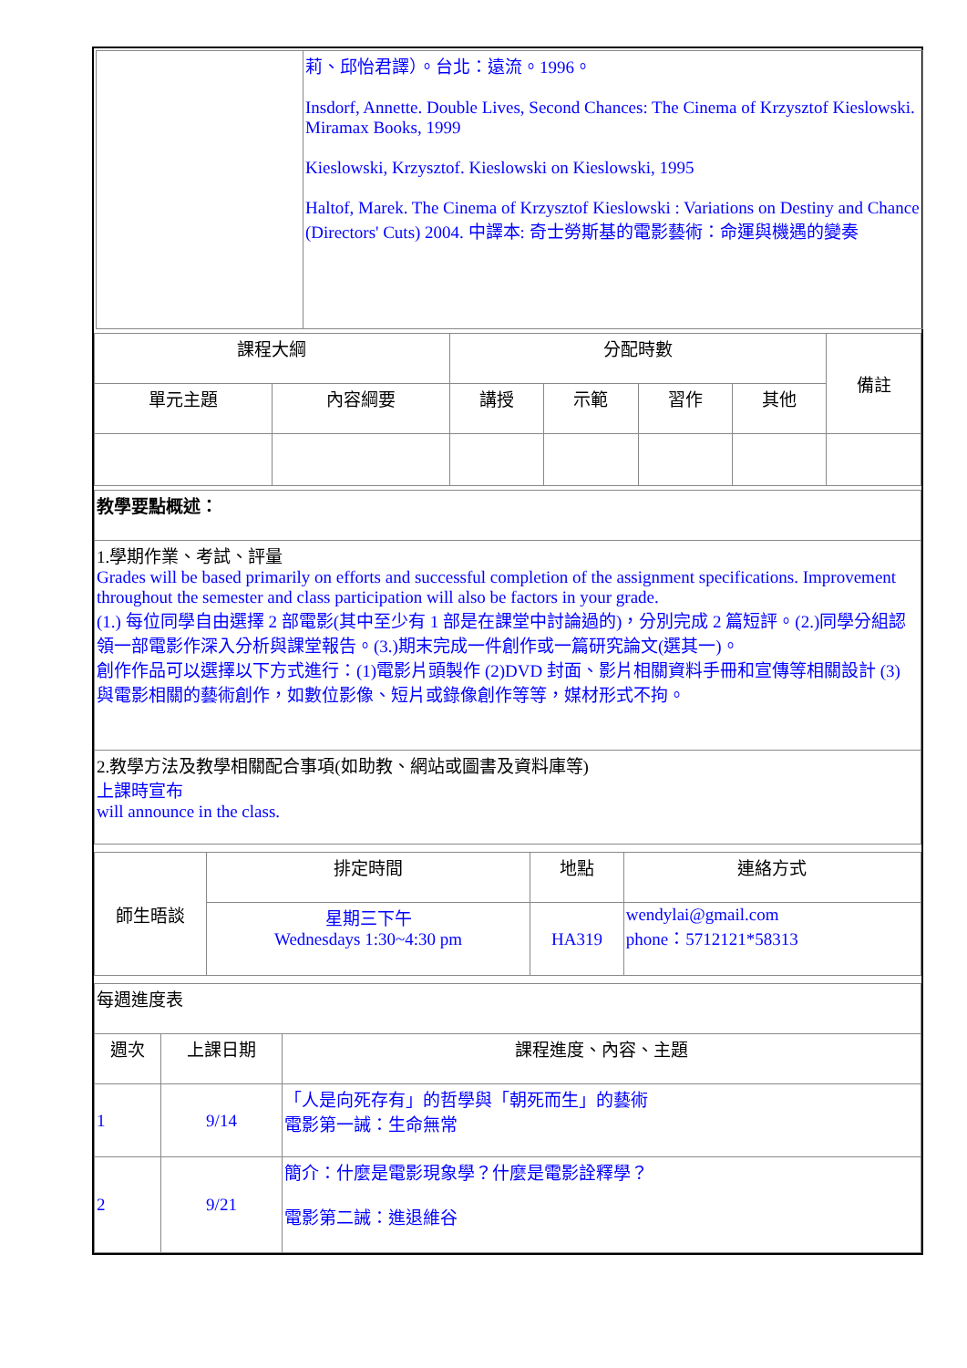| | 莉、邱怡君譯）。台北：遠流。1996。 Insdorf, Annette. Double Lives, Second Chances: The Cinema of Krzysztof Kieslowski. Miramax Books, 1999 Kieslowski, Krzysztof. Kieslowski on Kieslowski, 1995 Haltof, Marek. The Cinema of Krzysztof Kieslowski : Variations on Destiny and Chance (Directors' Cuts) 2004. 中譯本: 奇士勞斯基的電影藝術：命運與機遇的變奏 |
| 課程大綱 | | 分配時數 | | | | 備註 |
| 單元主題 | 內容綱要 | 講授 | 示範 | 習作 | 其他 | |
| 教學要點概述： |
| 1.學期作業、考試、評量 Grades will be based primarily on efforts and successful completion of the assignment specifications. Improvement throughout the semester and class participation will also be factors in your grade. (1.) 每位同學自由選擇 2 部電影(其中至少有 1 部是在課堂中討論過的)，分別完成 2 篇短評。(2.)同學分組認領一部電影作深入分析與課堂報告。(3.)期末完成一件創作或一篇研究論文(選其一)。 創作作品可以選擇以下方式進行：(1)電影片頭製作 (2)DVD 封面、影片相關資料手冊和宣傳等相關設計 (3) 與電影相關的藝術創作，如數位影像、短片或錄像創作等等，媒材形式不拘。 |
| 2.教學方法及教學相關配合事項(如助教、網站或圖書及資料庫等) 上課時宣布 will announce in the class. |
| 師生晤談 | 排定時間 | 地點 | 連絡方式 |
| | 星期三下午 Wednesdays 1:30~4:30 pm | HA319 | wendylai@gmail.com phone：5712121*58313 |
| 每週進度表 | | |
| 週次 | 上課日期 | 課程進度、內容、主題 |
| 1 | 9/14 | 「人是向死存有」的哲學與「朝死而生」的藝術 電影第一誡：生命無常 |
| 2 | 9/21 | 簡介：什麼是電影現象學？什麼是電影詮釋學？ 電影第二誡：進退維谷 |